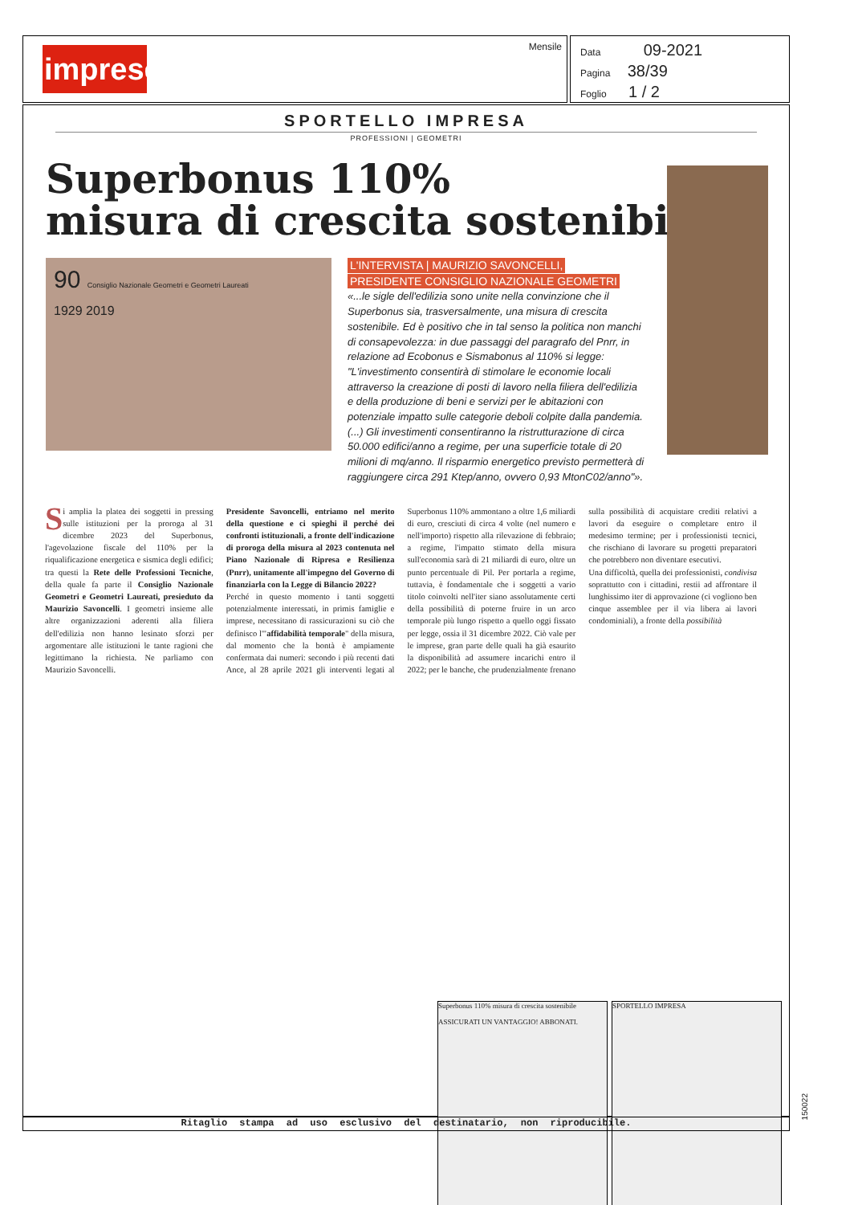impresedili
Mensile
Data 09-2021
Pagina 38/39
Foglio 1 / 2
SPORTELLO IMPRESA
PROFESSIONI | GEOMETRI
Superbonus 110%
misura di crescita sostenibile
90 Consiglio Nazionale Geometri e Geometri Laureati
1929 2019
L'INTERVISTA | MAURIZIO SAVONCELLI,
PRESIDENTE CONSIGLIO NAZIONALE GEOMETRI
«...le sigle dell'edilizia sono unite nella convinzione che il Superbonus sia, trasversalmente, una misura di crescita sostenibile. Ed è positivo che in tal senso la politica non manchi di consapevolezza: in due passaggi del paragrafo del Pnrr, in relazione ad Ecobonus e Sismabonus al 110% si legge: "L'investimento consentirà di stimolare le economie locali attraverso la creazione di posti di lavoro nella filiera dell'edilizia e della produzione di beni e servizi per le abitazioni con potenziale impatto sulle categorie deboli colpite dalla pandemia. (...) Gli investimenti consentiranno la ristrutturazione di circa 50.000 edifici/anno a regime, per una superficie totale di 20 milioni di mq/anno. Il risparmio energetico previsto permetterà di raggiungere circa 291 Ktep/anno, ovvero 0,93 MtonC02/anno"».
Si amplia la platea dei soggetti in pressing sulle istituzioni per la proroga al 31 dicembre 2023 del Superbonus, l'agevolazione fiscale del 110% per la riqualificazione energetica e sismica degli edifici; tra questi la Rete delle Professioni Tecniche, della quale fa parte il Consiglio Nazionale Geometri e Geometri Laureati, presieduto da Maurizio Savoncelli. I geometri insieme alle altre organizzazioni aderenti alla filiera dell'edilizia non hanno lesinato sforzi per argomentare alle istituzioni le tante ragioni che legittimano la richiesta. Ne parliamo con Maurizio Savoncelli.
Presidente Savoncelli, entriamo nel merito della questione e ci spieghi il perché dei confronti istituzionali, a fronte dell'indicazione di proroga della misura al 2023 contenuta nel Piano Nazionale di Ripresa e Resilienza (Pnrr), unitamente all'impegno del Governo di finanziarla con la Legge di Bilancio 2022?
Perché in questo momento i tanti soggetti potenzialmente interessati, in primis famiglie e imprese, necessitano di rassicurazioni su ciò che definisco l'"affidabilità temporale" della misura, dal momento che la bontà è ampiamente confermata dai numeri: secondo i più recenti dati Ance, al 28 aprile 2021 gli interventi legati al Superbonus 110% ammontano a oltre 1,6 miliardi di euro, cresciuti di circa 4 volte (nel numero e nell'importo) rispetto alla rilevazione di febbraio; a regime, l'impatto stimato della misura sull'economia sarà di 21 miliardi di euro, oltre un punto percentuale di Pil. Per portarla a regime, tuttavia, è fondamentale che i soggetti a vario titolo coinvolti nell'iter siano assolutamente certi della possibilità di poterne fruire in un arco temporale più lungo rispetto a quello oggi fissato per legge, ossia il 31 dicembre 2022. Ciò vale per le imprese, gran parte delle quali ha già esaurito la disponibilità ad assumere incarichi entro il 2022; per le banche, che prudenzialmente frenano sulla possibilità di acquistare crediti relativi a lavori da eseguire o completare entro il medesimo termine; per i professionisti tecnici, che rischiano di lavorare su progetti preparatori che potrebbero non diventare esecutivi.
Una difficoltà, quella dei professionisti, condivisa soprattutto con i cittadini, restii ad affrontare il lunghissimo iter di approvazione (ci vogliono ben cinque assemblee per il via libera ai lavori condominiali), a fronte della possibilità
Superbonus 110% misura di crescita sostenibile
ASSICURATI UN VANTAGGIO! ABBONATI.
SPORTELLO IMPRESA
150022
Ritaglio stampa ad uso esclusivo del destinatario, non riproducibile.